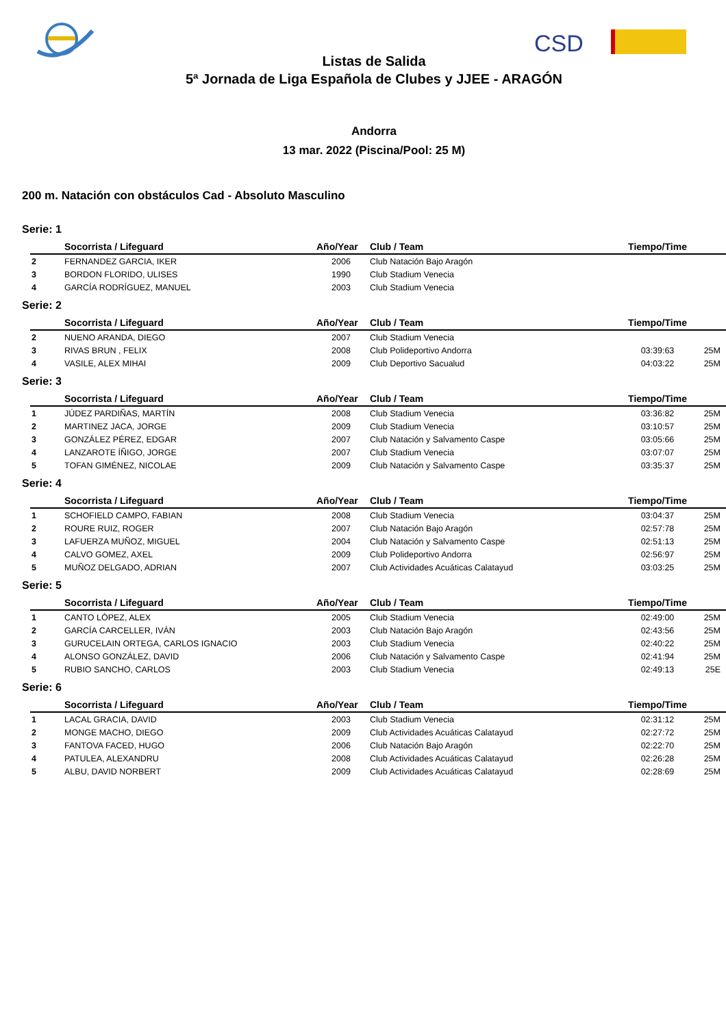CSD
Listas de Salida
5ª Jornada de Liga Española de Clubes y JJEE - ARAGÓN
Andorra
13 mar. 2022 (Piscina/Pool: 25 M)
200 m. Natación con obstáculos Cad - Absoluto Masculino
Serie: 1
| | Socorrista / Lifeguard | Año/Year | Club / Team | Tiempo/Time | |
| --- | --- | --- | --- | --- | --- |
| 2 | FERNANDEZ GARCIA, IKER | 2006 | Club Natación Bajo Aragón | | |
| 3 | BORDON FLORIDO, ULISES | 1990 | Club Stadium Venecia | | |
| 4 | GARCÍA RODRÍGUEZ, MANUEL | 2003 | Club Stadium Venecia | | |
Serie: 2
| | Socorrista / Lifeguard | Año/Year | Club / Team | Tiempo/Time | |
| --- | --- | --- | --- | --- | --- |
| 2 | NUENO ARANDA, DIEGO | 2007 | Club Stadium Venecia | | |
| 3 | RIVAS BRUN , FELIX | 2008 | Club Polideportivo Andorra | 03:39:63 | 25M |
| 4 | VASILE, ALEX MIHAI | 2009 | Club Deportivo Sacualud | 04:03:22 | 25M |
Serie: 3
| | Socorrista / Lifeguard | Año/Year | Club / Team | Tiempo/Time | |
| --- | --- | --- | --- | --- | --- |
| 1 | JÚDEZ PARDIÑAS, MARTÍN | 2008 | Club Stadium Venecia | 03:36:82 | 25M |
| 2 | MARTINEZ JACA, JORGE | 2009 | Club Stadium Venecia | 03:10:57 | 25M |
| 3 | GONZÁLEZ PÉREZ, EDGAR | 2007 | Club Natación y Salvamento Caspe | 03:05:66 | 25M |
| 4 | LANZAROTE ÍÑIGO, JORGE | 2007 | Club Stadium Venecia | 03:07:07 | 25M |
| 5 | TOFAN GIMÉNEZ, NICOLAE | 2009 | Club Natación y Salvamento Caspe | 03:35:37 | 25M |
Serie: 4
| | Socorrista / Lifeguard | Año/Year | Club / Team | Tiempo/Time | |
| --- | --- | --- | --- | --- | --- |
| 1 | SCHOFIELD CAMPO, FABIAN | 2008 | Club Stadium Venecia | 03:04:37 | 25M |
| 2 | ROURE RUIZ, ROGER | 2007 | Club Natación Bajo Aragón | 02:57:78 | 25M |
| 3 | LAFUERZA MUÑOZ, MIGUEL | 2004 | Club Natación y Salvamento Caspe | 02:51:13 | 25M |
| 4 | CALVO GOMEZ, AXEL | 2009 | Club Polideportivo Andorra | 02:56:97 | 25M |
| 5 | MUÑOZ DELGADO, ADRIAN | 2007 | Club Actividades Acuáticas Calatayud | 03:03:25 | 25M |
Serie: 5
| | Socorrista / Lifeguard | Año/Year | Club / Team | Tiempo/Time | |
| --- | --- | --- | --- | --- | --- |
| 1 | CANTO LÓPEZ, ALEX | 2005 | Club Stadium Venecia | 02:49:00 | 25M |
| 2 | GARCÍA CARCELLER, IVÁN | 2003 | Club Natación Bajo Aragón | 02:43:56 | 25M |
| 3 | GURUCELAIN ORTEGA, CARLOS IGNACIO | 2003 | Club Stadium Venecia | 02:40:22 | 25M |
| 4 | ALONSO GONZÁLEZ, DAVID | 2006 | Club Natación y Salvamento Caspe | 02:41:94 | 25M |
| 5 | RUBIO SANCHO, CARLOS | 2003 | Club Stadium Venecia | 02:49:13 | 25E |
Serie: 6
| | Socorrista / Lifeguard | Año/Year | Club / Team | Tiempo/Time | |
| --- | --- | --- | --- | --- | --- |
| 1 | LACAL GRACIA, DAVID | 2003 | Club Stadium Venecia | 02:31:12 | 25M |
| 2 | MONGE MACHO, DIEGO | 2009 | Club Actividades Acuáticas Calatayud | 02:27:72 | 25M |
| 3 | FANTOVA FACED, HUGO | 2006 | Club Natación Bajo Aragón | 02:22:70 | 25M |
| 4 | PATULEA, ALEXANDRU | 2008 | Club Actividades Acuáticas Calatayud | 02:26:28 | 25M |
| 5 | ALBU, DAVID NORBERT | 2009 | Club Actividades Acuáticas Calatayud | 02:28:69 | 25M |